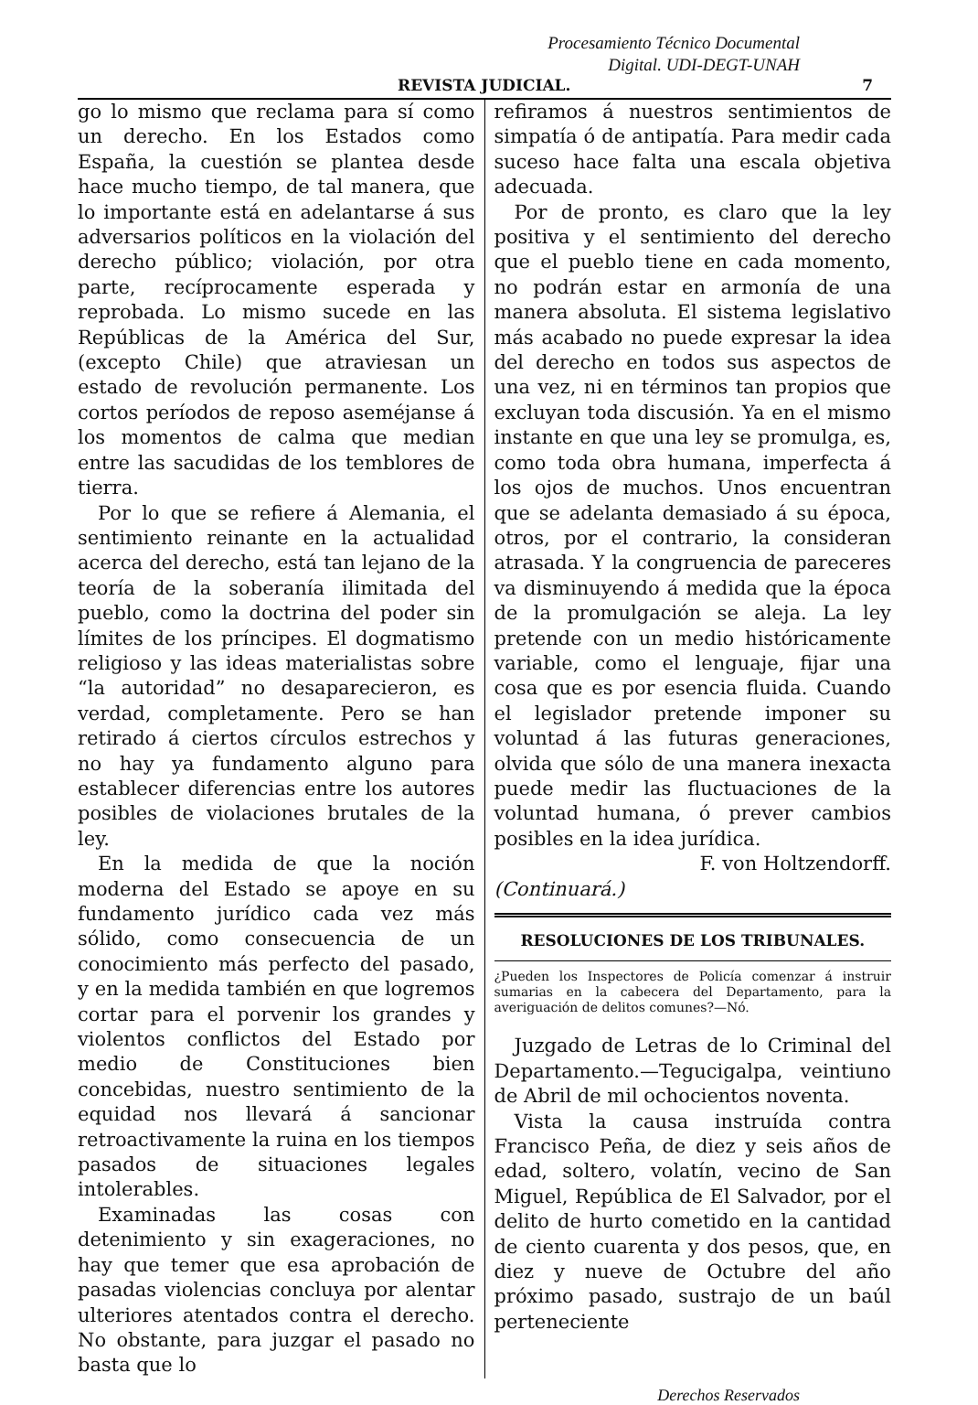Procesamiento Técnico Documental
Digital. UDI-DEGT-UNAH
REVISTA JUDICIAL. 7
go lo mismo que reclama para sí como un derecho. En los Estados como España, la cuestión se plantea desde hace mucho tiempo, de tal manera, que lo importante está en adelantarse á sus adversarios políticos en la violación del derecho público; violación, por otra parte, recíprocamente esperada y reprobada. Lo mismo sucede en las Repúblicas de la América del Sur, (excepto Chile) que atraviesan un estado de revolución permanente. Los cortos períodos de reposo aseméjanse á los momentos de calma que median entre las sacudidas de los temblores de tierra.
Por lo que se refiere á Alemania, el sentimiento reinante en la actualidad acerca del derecho, está tan lejano de la teoría de la soberanía ilimitada del pueblo, como la doctrina del poder sin límites de los príncipes. El dogmatismo religioso y las ideas materialistas sobre “la autoridad” no desaparecieron, es verdad, completamente. Pero se han retirado á ciertos círculos estrechos y no hay ya fundamento alguno para establecer diferencias entre los autores posibles de violaciones brutales de la ley.
En la medida de que la noción moderna del Estado se apoye en su fundamento jurídico cada vez más sólido, como consecuencia de un conocimiento más perfecto del pasado, y en la medida también en que logremos cortar para el porvenir los grandes y violentos conflictos del Estado por medio de Constituciones bien concebidas, nuestro sentimiento de la equidad nos llevará á sancionar retroactivamente la ruina en los tiempos pasados de situaciones legales intolerables.
Examinadas las cosas con detenimiento y sin exageraciones, no hay que temer que esa aprobación de pasadas violencias concluya por alentar ulteriores atentados contra el derecho. No obstante, para juzgar el pasado no basta que lo
refiramos á nuestros sentimientos de simpatía ó de antipatía. Para medir cada suceso hace falta una escala objetiva adecuada.
Por de pronto, es claro que la ley positiva y el sentimiento del derecho que el pueblo tiene en cada momento, no podrán estar en armonía de una manera absoluta. El sistema legislativo más acabado no puede expresar la idea del derecho en todos sus aspectos de una vez, ni en términos tan propios que excluyan toda discusión. Ya en el mismo instante en que una ley se promulga, es, como toda obra humana, imperfecta á los ojos de muchos. Unos encuentran que se adelanta demasiado á su época, otros, por el contrario, la consideran atrasada. Y la congruencia de pareceres va disminuyendo á medida que la época de la promulgación se aleja. La ley pretende con un medio históricamente variable, como el lenguaje, fijar una cosa que es por esencia fluida. Cuando el legislador pretende imponer su voluntad á las futuras generaciones, olvida que sólo de una manera inexacta puede medir las fluctuaciones de la voluntad humana, ó prever cambios posibles en la idea jurídica.
F. von Holtzendorff.
(Continuará.)
RESOLUCIONES DE LOS TRIBUNALES.
¿Pueden los Inspectores de Policía comenzar á instruir sumarias en la cabecera del Departamento, para la averiguación de delitos comunes?—Nó.
Juzgado de Letras de lo Criminal del Departamento.—Tegucigalpa, veintiuno de Abril de mil ochocientos noventa.
Vista la causa instruída contra Francisco Peña, de diez y seis años de edad, soltero, volatín, vecino de San Miguel, República de El Salvador, por el delito de hurto cometido en la cantidad de ciento cuarenta y dos pesos, que, en diez y nueve de Octubre del año próximo pasado, sustrajo de un baúl perteneciente
Derechos Reservados